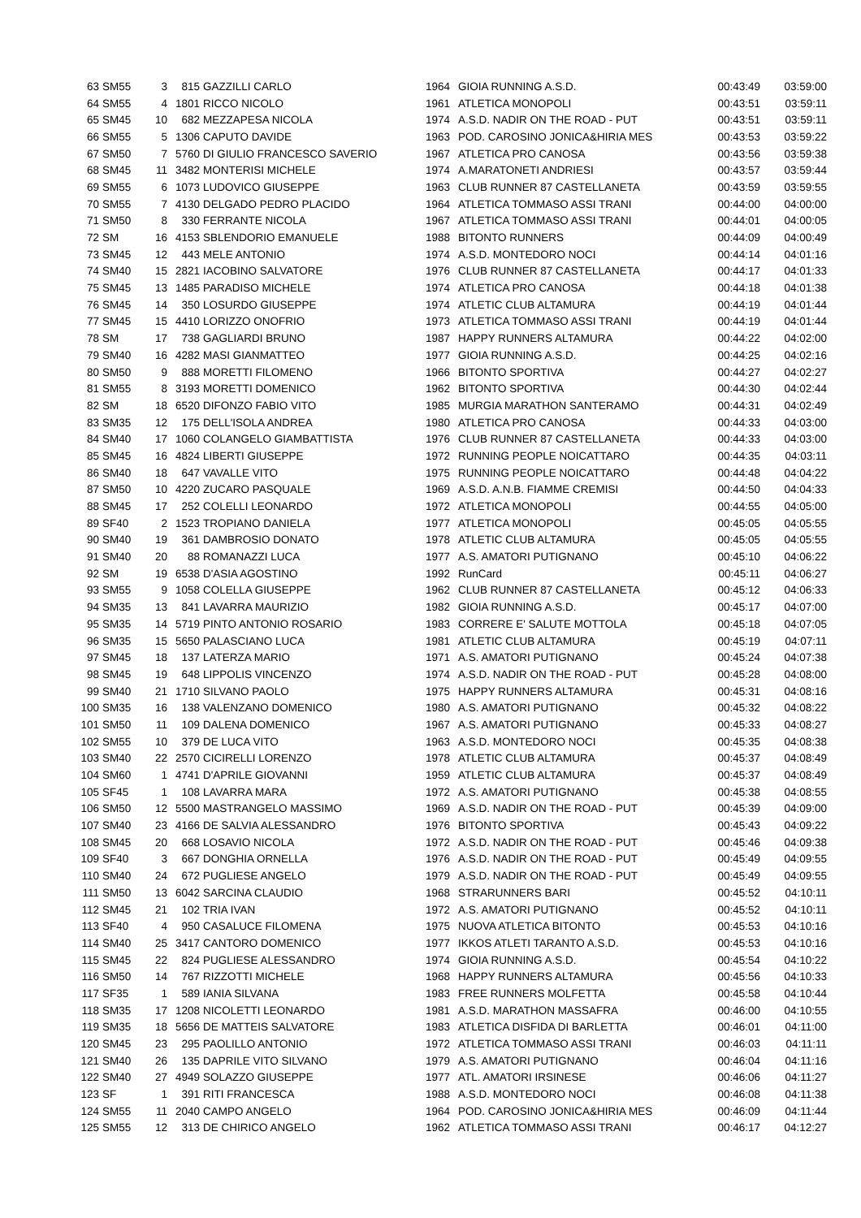| 63 | SM55 | 3 | 815 | GAZZILLI CARLO | 1964 | GIOIA RUNNING A.S.D. | 00:43:49 | 03:59:00 |
| 64 | SM55 | 4 | 1801 | RICCO NICOLO | 1961 | ATLETICA MONOPOLI | 00:43:51 | 03:59:11 |
| 65 | SM45 | 10 | 682 | MEZZAPESA NICOLA | 1974 | A.S.D. NADIR ON THE ROAD - PUT | 00:43:51 | 03:59:11 |
| 66 | SM55 | 5 | 1306 | CAPUTO DAVIDE | 1963 | POD. CAROSINO JONICA&HIRIA MES | 00:43:53 | 03:59:22 |
| 67 | SM50 | 7 | 5760 | DI GIULIO FRANCESCO SAVERIO | 1967 | ATLETICA PRO CANOSA | 00:43:56 | 03:59:38 |
| 68 | SM45 | 11 | 3482 | MONTERISI MICHELE | 1974 | A.MARATONETI ANDRIESI | 00:43:57 | 03:59:44 |
| 69 | SM55 | 6 | 1073 | LUDOVICO GIUSEPPE | 1963 | CLUB RUNNER 87 CASTELLANETA | 00:43:59 | 03:59:55 |
| 70 | SM55 | 7 | 4130 | DELGADO PEDRO PLACIDO | 1964 | ATLETICA TOMMASO ASSI TRANI | 00:44:00 | 04:00:00 |
| 71 | SM50 | 8 | 330 | FERRANTE NICOLA | 1967 | ATLETICA TOMMASO ASSI TRANI | 00:44:01 | 04:00:05 |
| 72 | SM | 16 | 4153 | SBLENDORIO EMANUELE | 1988 | BITONTO RUNNERS | 00:44:09 | 04:00:49 |
| 73 | SM45 | 12 | 443 | MELE ANTONIO | 1974 | A.S.D. MONTEDORO NOCI | 00:44:14 | 04:01:16 |
| 74 | SM40 | 15 | 2821 | IACOBINO SALVATORE | 1976 | CLUB RUNNER 87 CASTELLANETA | 00:44:17 | 04:01:33 |
| 75 | SM45 | 13 | 1485 | PARADISO MICHELE | 1974 | ATLETICA PRO CANOSA | 00:44:18 | 04:01:38 |
| 76 | SM45 | 14 | 350 | LOSURDO GIUSEPPE | 1974 | ATLETIC CLUB ALTAMURA | 00:44:19 | 04:01:44 |
| 77 | SM45 | 15 | 4410 | LORIZZO ONOFRIO | 1973 | ATLETICA TOMMASO ASSI TRANI | 00:44:19 | 04:01:44 |
| 78 | SM | 17 | 738 | GAGLIARDI BRUNO | 1987 | HAPPY RUNNERS ALTAMURA | 00:44:22 | 04:02:00 |
| 79 | SM40 | 16 | 4282 | MASI GIANMATTEO | 1977 | GIOIA RUNNING A.S.D. | 00:44:25 | 04:02:16 |
| 80 | SM50 | 9 | 888 | MORETTI FILOMENO | 1966 | BITONTO SPORTIVA | 00:44:27 | 04:02:27 |
| 81 | SM55 | 8 | 3193 | MORETTI DOMENICO | 1962 | BITONTO SPORTIVA | 00:44:30 | 04:02:44 |
| 82 | SM | 18 | 6520 | DIFONZO FABIO VITO | 1985 | MURGIA MARATHON SANTERAMO | 00:44:31 | 04:02:49 |
| 83 | SM35 | 12 | 175 | DELL'ISOLA ANDREA | 1980 | ATLETICA PRO CANOSA | 00:44:33 | 04:03:00 |
| 84 | SM40 | 17 | 1060 | COLANGELO GIAMBATTISTA | 1976 | CLUB RUNNER 87 CASTELLANETA | 00:44:33 | 04:03:00 |
| 85 | SM45 | 16 | 4824 | LIBERTI GIUSEPPE | 1972 | RUNNING PEOPLE NOICATTARO | 00:44:35 | 04:03:11 |
| 86 | SM40 | 18 | 647 | VAVALLE VITO | 1975 | RUNNING PEOPLE NOICATTARO | 00:44:48 | 04:04:22 |
| 87 | SM50 | 10 | 4220 | ZUCARO PASQUALE | 1969 | A.S.D. A.N.B. FIAMME CREMISI | 00:44:50 | 04:04:33 |
| 88 | SM45 | 17 | 252 | COLELLI LEONARDO | 1972 | ATLETICA MONOPOLI | 00:44:55 | 04:05:00 |
| 89 | SF40 | 2 | 1523 | TROPIANO DANIELA | 1977 | ATLETICA MONOPOLI | 00:45:05 | 04:05:55 |
| 90 | SM40 | 19 | 361 | DAMBROSIO DONATO | 1978 | ATLETIC CLUB ALTAMURA | 00:45:05 | 04:05:55 |
| 91 | SM40 | 20 | 88 | ROMANAZZI LUCA | 1977 | A.S. AMATORI PUTIGNANO | 00:45:10 | 04:06:22 |
| 92 | SM | 19 | 6538 | D'ASIA AGOSTINO | 1992 | RunCard | 00:45:11 | 04:06:27 |
| 93 | SM55 | 9 | 1058 | COLELLA GIUSEPPE | 1962 | CLUB RUNNER 87 CASTELLANETA | 00:45:12 | 04:06:33 |
| 94 | SM35 | 13 | 841 | LAVARRA MAURIZIO | 1982 | GIOIA RUNNING A.S.D. | 00:45:17 | 04:07:00 |
| 95 | SM35 | 14 | 5719 | PINTO ANTONIO ROSARIO | 1983 | CORRERE E' SALUTE MOTTOLA | 00:45:18 | 04:07:05 |
| 96 | SM35 | 15 | 5650 | PALASCIANO LUCA | 1981 | ATLETIC CLUB ALTAMURA | 00:45:19 | 04:07:11 |
| 97 | SM45 | 18 | 137 | LATERZA MARIO | 1971 | A.S. AMATORI PUTIGNANO | 00:45:24 | 04:07:38 |
| 98 | SM45 | 19 | 648 | LIPPOLIS VINCENZO | 1974 | A.S.D. NADIR ON THE ROAD - PUT | 00:45:28 | 04:08:00 |
| 99 | SM40 | 21 | 1710 | SILVANO PAOLO | 1975 | HAPPY RUNNERS ALTAMURA | 00:45:31 | 04:08:16 |
| 100 | SM35 | 16 | 138 | VALENZANO DOMENICO | 1980 | A.S. AMATORI PUTIGNANO | 00:45:32 | 04:08:22 |
| 101 | SM50 | 11 | 109 | DALENA DOMENICO | 1967 | A.S. AMATORI PUTIGNANO | 00:45:33 | 04:08:27 |
| 102 | SM55 | 10 | 379 | DE LUCA VITO | 1963 | A.S.D. MONTEDORO NOCI | 00:45:35 | 04:08:38 |
| 103 | SM40 | 22 | 2570 | CICIRELLI LORENZO | 1978 | ATLETIC CLUB ALTAMURA | 00:45:37 | 04:08:49 |
| 104 | SM60 | 1 | 4741 | D'APRILE GIOVANNI | 1959 | ATLETIC CLUB ALTAMURA | 00:45:37 | 04:08:49 |
| 105 | SF45 | 1 | 108 | LAVARRA MARA | 1972 | A.S. AMATORI PUTIGNANO | 00:45:38 | 04:08:55 |
| 106 | SM50 | 12 | 5500 | MASTRANGELO MASSIMO | 1969 | A.S.D. NADIR ON THE ROAD - PUT | 00:45:39 | 04:09:00 |
| 107 | SM40 | 23 | 4166 | DE SALVIA ALESSANDRO | 1976 | BITONTO SPORTIVA | 00:45:43 | 04:09:22 |
| 108 | SM45 | 20 | 668 | LOSAVIO NICOLA | 1972 | A.S.D. NADIR ON THE ROAD - PUT | 00:45:46 | 04:09:38 |
| 109 | SF40 | 3 | 667 | DONGHIA ORNELLA | 1976 | A.S.D. NADIR ON THE ROAD - PUT | 00:45:49 | 04:09:55 |
| 110 | SM40 | 24 | 672 | PUGLIESE ANGELO | 1979 | A.S.D. NADIR ON THE ROAD - PUT | 00:45:49 | 04:09:55 |
| 111 | SM50 | 13 | 6042 | SARCINA CLAUDIO | 1968 | STRARUNNERS BARI | 00:45:52 | 04:10:11 |
| 112 | SM45 | 21 | 102 | TRIA IVAN | 1972 | A.S. AMATORI PUTIGNANO | 00:45:52 | 04:10:11 |
| 113 | SF40 | 4 | 950 | CASALUCE FILOMENA | 1975 | NUOVA ATLETICA BITONTO | 00:45:53 | 04:10:16 |
| 114 | SM40 | 25 | 3417 | CANTORO DOMENICO | 1977 | IKKOS ATLETI TARANTO A.S.D. | 00:45:53 | 04:10:16 |
| 115 | SM45 | 22 | 824 | PUGLIESE ALESSANDRO | 1974 | GIOIA RUNNING A.S.D. | 00:45:54 | 04:10:22 |
| 116 | SM50 | 14 | 767 | RIZZOTTI MICHELE | 1968 | HAPPY RUNNERS ALTAMURA | 00:45:56 | 04:10:33 |
| 117 | SF35 | 1 | 589 | IANIA SILVANA | 1983 | FREE RUNNERS MOLFETTA | 00:45:58 | 04:10:44 |
| 118 | SM35 | 17 | 1208 | NICOLETTI LEONARDO | 1981 | A.S.D. MARATHON MASSAFRA | 00:46:00 | 04:10:55 |
| 119 | SM35 | 18 | 5656 | DE MATTEIS SALVATORE | 1983 | ATLETICA DISFIDA DI BARLETTA | 00:46:01 | 04:11:00 |
| 120 | SM45 | 23 | 295 | PAOLILLO ANTONIO | 1972 | ATLETICA TOMMASO ASSI TRANI | 00:46:03 | 04:11:11 |
| 121 | SM40 | 26 | 135 | DAPRILE VITO SILVANO | 1979 | A.S. AMATORI PUTIGNANO | 00:46:04 | 04:11:16 |
| 122 | SM40 | 27 | 4949 | SOLAZZO GIUSEPPE | 1977 | ATL. AMATORI IRSINESE | 00:46:06 | 04:11:27 |
| 123 | SF | 1 | 391 | RITI FRANCESCA | 1988 | A.S.D. MONTEDORO NOCI | 00:46:08 | 04:11:38 |
| 124 | SM55 | 11 | 2040 | CAMPO ANGELO | 1964 | POD. CAROSINO JONICA&HIRIA MES | 00:46:09 | 04:11:44 |
| 125 | SM55 | 12 | 313 | DE CHIRICO ANGELO | 1962 | ATLETICA TOMMASO ASSI TRANI | 00:46:17 | 04:12:27 |